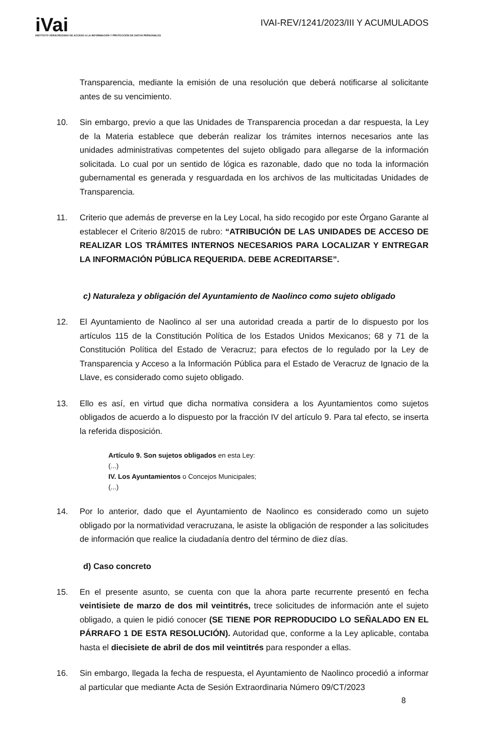iVai
INSTITUTO VERACRUZANO DE ACCESO A LA INFORMACIÓN Y PROTECCIÓN DE DATOS PERSONALES
IVAI-REV/1241/2023/III Y ACUMULADOS
Transparencia, mediante la emisión de una resolución que deberá notificarse al solicitante antes de su vencimiento.
10. Sin embargo, previo a que las Unidades de Transparencia procedan a dar respuesta, la Ley de la Materia establece que deberán realizar los trámites internos necesarios ante las unidades administrativas competentes del sujeto obligado para allegarse de la información solicitada. Lo cual por un sentido de lógica es razonable, dado que no toda la información gubernamental es generada y resguardada en los archivos de las multicitadas Unidades de Transparencia.
11. Criterio que además de preverse en la Ley Local, ha sido recogido por este Órgano Garante al establecer el Criterio 8/2015 de rubro: “ATRIBUCIÓN DE LAS UNIDADES DE ACCESO DE REALIZAR LOS TRÁMITES INTERNOS NECESARIOS PARA LOCALIZAR Y ENTREGAR LA INFORMACIÓN PÚBLICA REQUERIDA. DEBE ACREDITARSE”.
c) Naturaleza y obligación del Ayuntamiento de Naolinco como sujeto obligado
12. El Ayuntamiento de Naolinco al ser una autoridad creada a partir de lo dispuesto por los artículos 115 de la Constitución Política de los Estados Unidos Mexicanos; 68 y 71 de la Constitución Política del Estado de Veracruz; para efectos de lo regulado por la Ley de Transparencia y Acceso a la Información Pública para el Estado de Veracruz de Ignacio de la Llave, es considerado como sujeto obligado.
13. Ello es así, en virtud que dicha normativa considera a los Ayuntamientos como sujetos obligados de acuerdo a lo dispuesto por la fracción IV del artículo 9. Para tal efecto, se inserta la referida disposición.
Artículo 9. Son sujetos obligados en esta Ley:
(...)
IV. Los Ayuntamientos o Concejos Municipales;
(...)
14. Por lo anterior, dado que el Ayuntamiento de Naolinco es considerado como un sujeto obligado por la normatividad veracruzana, le asiste la obligación de responder a las solicitudes de información que realice la ciudadanía dentro del término de diez días.
d) Caso concreto
15. En el presente asunto, se cuenta con que la ahora parte recurrente presentó en fecha veintisiete de marzo de dos mil veintitrés, trece solicitudes de información ante el sujeto obligado, a quien le pidió conocer (SE TIENE POR REPRODUCIDO LO SEÑALADO EN EL PÁRRAFO 1 DE ESTA RESOLUCIÓN). Autoridad que, conforme a la Ley aplicable, contaba hasta el diecisiete de abril de dos mil veintitrés para responder a ellas.
16. Sin embargo, llegada la fecha de respuesta, el Ayuntamiento de Naolinco procedió a informar al particular que mediante Acta de Sesión Extraordinaria Número 09/CT/2023
8